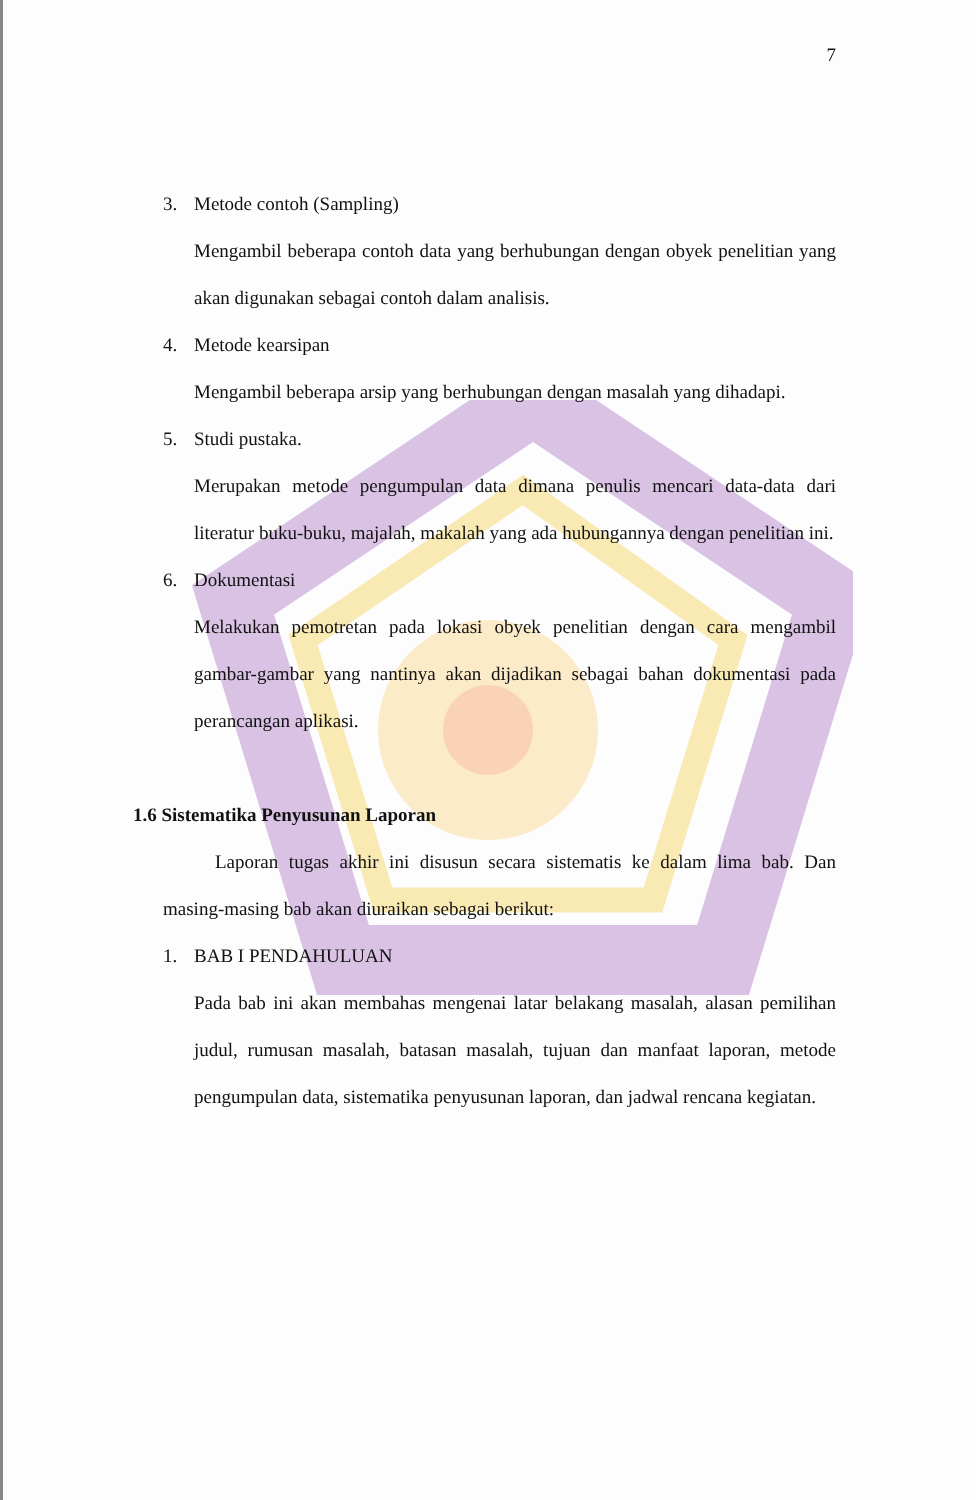7
3. Metode contoh (Sampling)
Mengambil beberapa contoh data yang berhubungan dengan obyek penelitian yang akan digunakan sebagai contoh dalam analisis.
4. Metode kearsipan
Mengambil beberapa arsip yang berhubungan dengan masalah yang dihadapi.
5. Studi pustaka.
Merupakan metode pengumpulan data dimana penulis mencari data-data dari literatur buku-buku, majalah, makalah yang ada hubungannya dengan penelitian ini.
6. Dokumentasi
Melakukan pemotretan pada lokasi obyek penelitian dengan cara mengambil gambar-gambar yang nantinya akan dijadikan sebagai bahan dokumentasi pada perancangan aplikasi.
1.6 Sistematika Penyusunan Laporan
Laporan tugas akhir ini disusun secara sistematis ke dalam lima bab. Dan masing-masing bab akan diuraikan sebagai berikut:
1. BAB I PENDAHULUAN
Pada bab ini akan membahas mengenai latar belakang masalah, alasan pemilihan judul, rumusan masalah, batasan masalah, tujuan dan manfaat laporan, metode pengumpulan data, sistematika penyusunan laporan, dan jadwal rencana kegiatan.